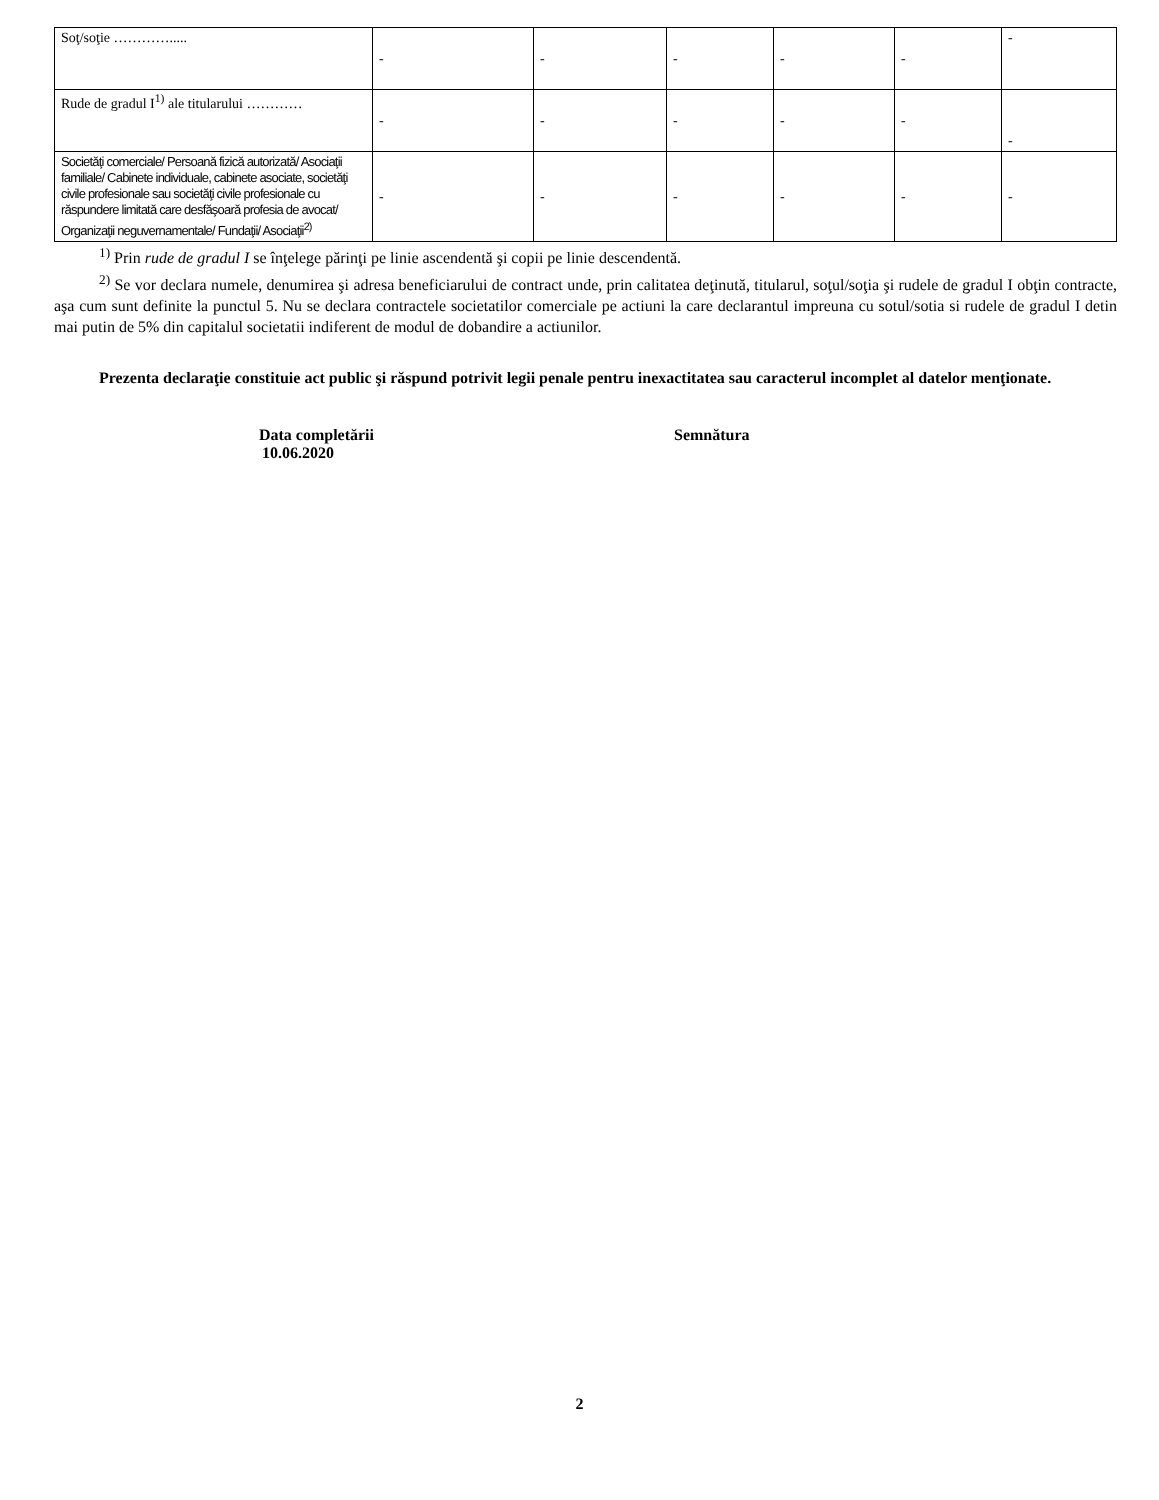| Soţ/soţie …………..... | - | - | - | - | - | - |
| Rude de gradul I<sup>1)</sup> ale titularului ………… | - | - | - | - | - | - |
| Societăţi comerciale/ Persoană fizică autorizată/ Asociaţii familiale/ Cabinete individuale, cabinete asociate, societăţi civile profesionale sau societăţi civile profesionale cu răspundere limitată care desfăşoară profesia de avocat/ Organizaţii neguvernamentale/ Fundaţii/ Asociaţii<sup>2)</sup> | - | - | - | - | - | - |
<sup>1)</sup> Prin rude de gradul I se înţelege părinţi pe linie ascendentă şi copii pe linie descendentă.
<sup>2)</sup> Se vor declara numele, denumirea şi adresa beneficiarului de contract unde, prin calitatea deţinută, titularul, soţul/soţia şi rudele de gradul I obţin contracte, aşa cum sunt definite la punctul 5. Nu se declara contractele societatilor comerciale pe actiuni la care declarantul impreuna cu sotul/sotia si rudele de gradul I detin mai putin de 5% din capitalul societatii indiferent de modul de dobandire a actiunilor.
Prezenta declaraţie constituie act public şi răspund potrivit legii penale pentru inexactitatea sau caracterul incomplet al datelor menţionate.
Data completării
10.06.2020
Semnătura
2